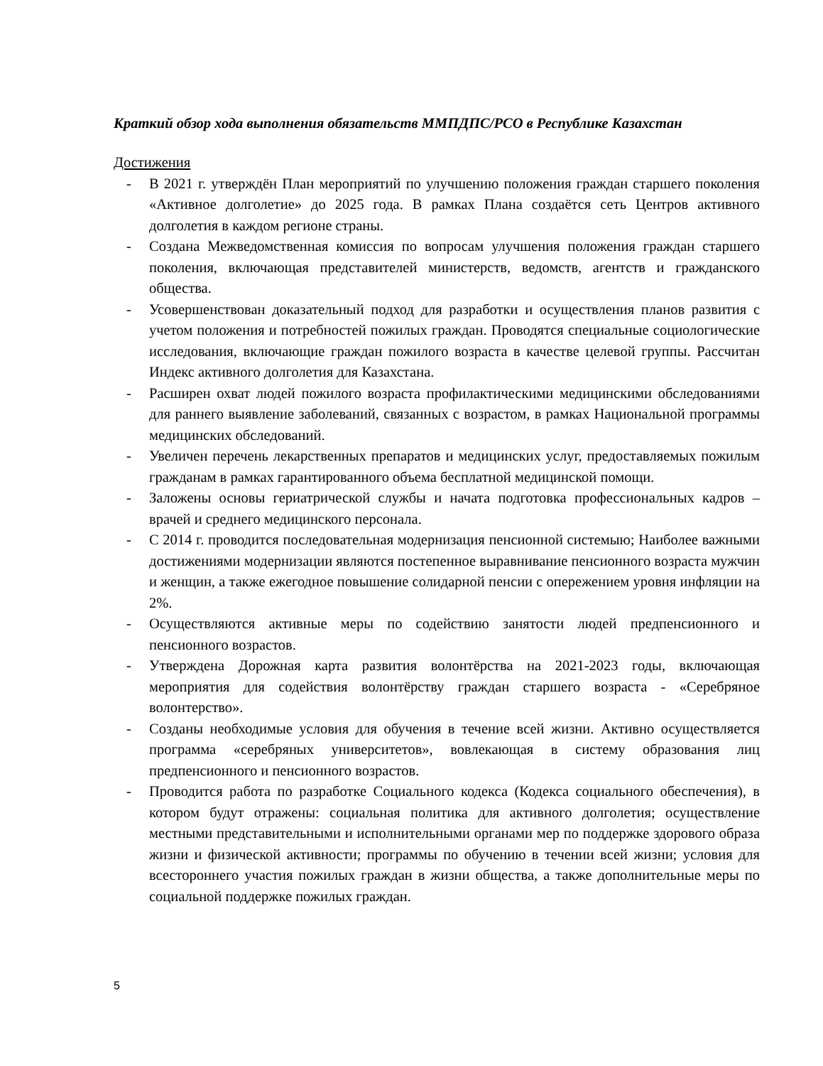Краткий обзор хода выполнения обязательств ММПДПС/РСО в Республике Казахстан
Достижения
- В 2021 г. утверждён План мероприятий по улучшению положения граждан старшего поколения «Активное долголетие» до 2025 года. В рамках Плана создаётся сеть Центров активного долголетия в каждом регионе страны.
- Создана Межведомственная комиссия по вопросам улучшения положения граждан старшего поколения, включающая представителей министерств, ведомств, агентств и гражданского общества.
- Усовершенствован доказательный подход для разработки и осуществления планов развития с учетом положения и потребностей пожилых граждан. Проводятся специальные социологические исследования, включающие граждан пожилого возраста в качестве целевой группы. Рассчитан Индекс активного долголетия для Казахстана.
- Расширен охват людей пожилого возраста профилактическими медицинскими обследованиями для раннего выявление заболеваний, связанных с возрастом, в рамках Национальной программы медицинских обследований.
- Увеличен перечень лекарственных препаратов и медицинских услуг, предоставляемых пожилым гражданам в рамках гарантированного объема бесплатной медицинской помощи.
- Заложены основы гериатрической службы и начата подготовка профессиональных кадров – врачей и среднего медицинского персонала.
- С 2014 г. проводится последовательная модернизация пенсионной системыю; Наиболее важными достижениями модернизации являются постепенное выравнивание пенсионного возраста мужчин и женщин, а также ежегодное повышение солидарной пенсии с опережением уровня инфляции на 2%.
- Осуществляются активные меры по содействию занятости людей предпенсионного и пенсионного возрастов.
- Утверждена Дорожная карта развития волонтёрства на 2021-2023 годы, включающая мероприятия для содействия волонтёрству граждан старшего возраста - «Серебряное волонтерство».
- Созданы необходимые условия для обучения в течение всей жизни. Активно осуществляется программа «серебряных университетов», вовлекающая в систему образования лиц предпенсионного и пенсионного возрастов.
- Проводится работа по разработке Социального кодекса (Кодекса социального обеспечения), в котором будут отражены: социальная политика для активного долголетия; осуществление местными представительными и исполнительными органами мер по поддержке здорового образа жизни и физической активности; программы по обучению в течении всей жизни; условия для всестороннего участия пожилых граждан в жизни общества, а также дополнительные меры по социальной поддержке пожилых граждан.
5